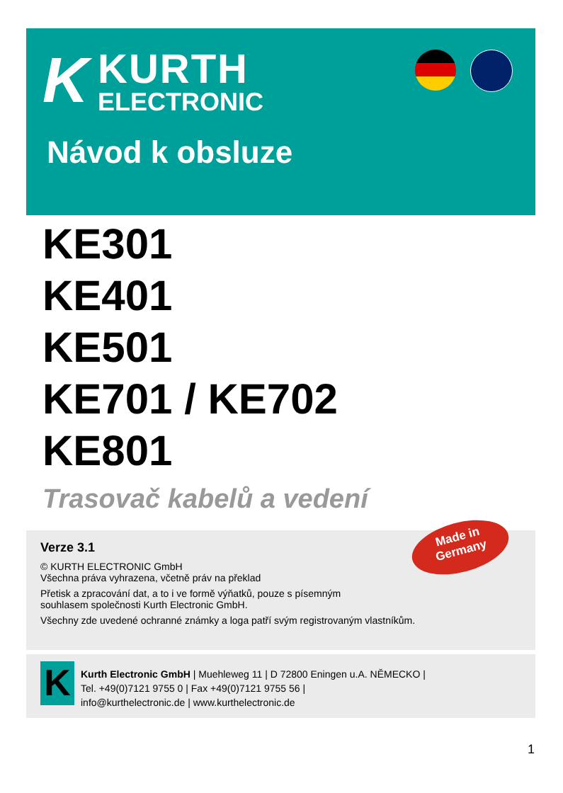K
KURTH
ELECTRONIC
Návod k obsluze
KE301
KE401
KE501
KE701 / KE702
KE801
Trasovač kabelů a vedení
Verze 3.1
© KURTH ELECTRONIC GmbH
Všechna práva vyhrazena, včetně práv na překlad
Přetisk a zpracování dat, a to i ve formě výňatků, pouze s písemným
souhlasem společnosti Kurth Electronic GmbH.
Všechny zde uvedené ochranné známky a loga patří svým registrovaným vlastníkům.
Made in
Germany
K
Kurth Electronic GmbH | Muehleweg 11 | D 72800 Eningen u.A. NĚMECKO |
Tel. +49(0)7121 9755 0 | Fax +49(0)7121 9755 56 |
info@kurthelectronic.de | www.kurthelectronic.de
1